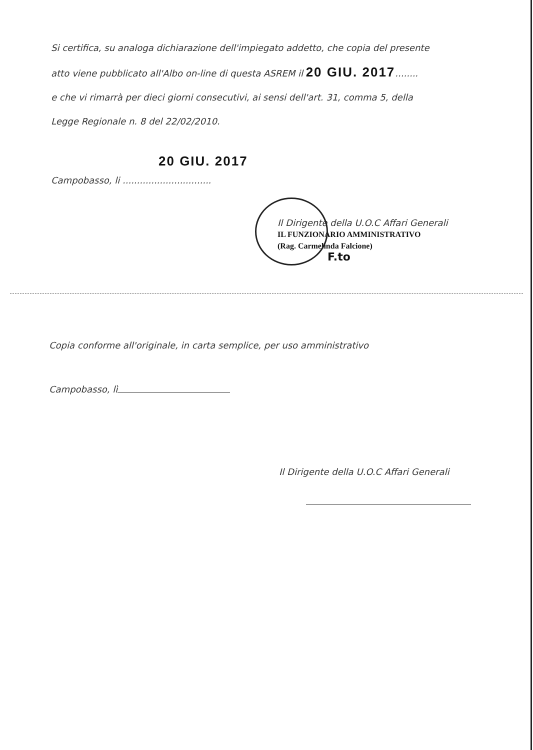Si certifica, su analoga dichiarazione dell'impiegato addetto, che copia del presente
atto viene pubblicato all'Albo on-line di questa ASREM il 20 GIU. 2017........
e che vi rimarrà per dieci giorni consecutivi, ai sensi dell'art. 31, comma 5, della
Legge Regionale n. 8 del 22/02/2010.
20 GIU. 2017
Campobasso, li ...............................
Il Dirigente della U.O.C Affari Generali
IL FUNZIONARIO AMMINISTRATIVO
(Rag. Carmelinda Falcione)
F.to
Copia conforme all'originale, in carta semplice, per uso amministrativo
Campobasso, lì
Il Dirigente della U.O.C Affari Generali